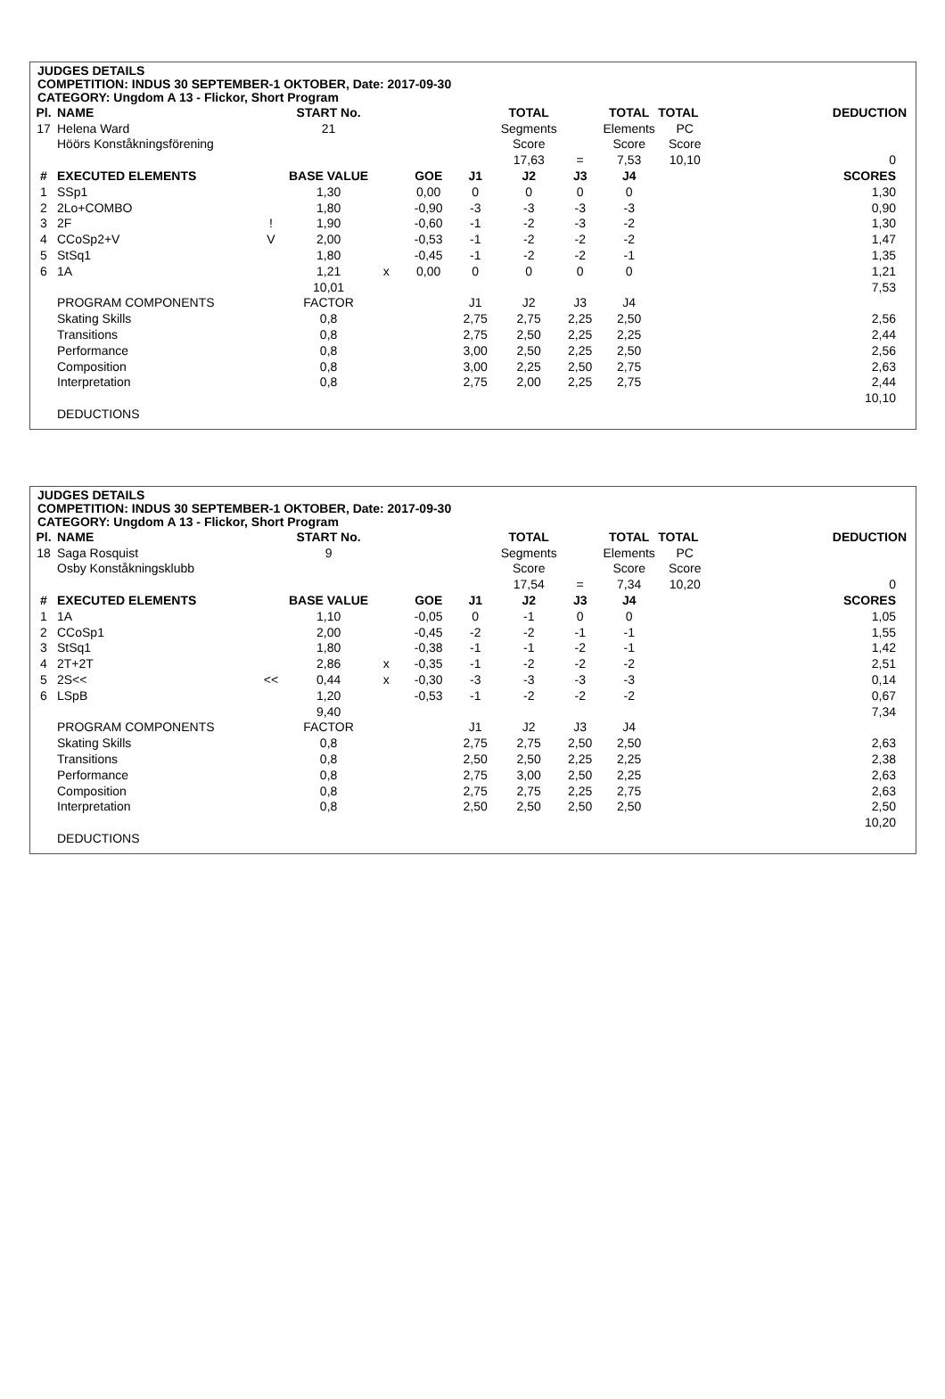JUDGES DETAILS
COMPETITION: INDUS 30 SEPTEMBER-1 OKTOBER, Date: 2017-09-30
CATEGORY: Ungdom A 13 - Flickor, Short Program
| Pl. | NAME | | START No. | | | | TOTAL | | TOTAL | TOTAL | DEDUCTION |
| --- | --- | --- | --- | --- | --- | --- | --- | --- | --- | --- | --- |
| 17 | Helena Ward | | 21 | | | | Segments | | Elements | PC | |
| | Höörs Konståkningsförening | | | | | | Score | | Score | Score | |
| | | | | | | | 17,63 | = | 7,53 | 10,10 | 0 |
| # | EXECUTED ELEMENTS | | BASE VALUE | | GOE | J1 | J2 | J3 | J4 | | SCORES |
| 1 | SSp1 | | 1,30 | | 0,00 | 0 | 0 | 0 | 0 | | 1,30 |
| 2 | 2Lo+COMBO | | 1,80 | | -0,90 | -3 | -3 | -3 | -3 | | 0,90 |
| 3 | 2F | ! | 1,90 | | -0,60 | -1 | -2 | -3 | -2 | | 1,30 |
| 4 | CCoSp2+V | V | 2,00 | | -0,53 | -1 | -2 | -2 | -2 | | 1,47 |
| 5 | StSq1 | | 1,80 | | -0,45 | -1 | -2 | -2 | -1 | | 1,35 |
| 6 | 1A | | 1,21 | x | 0,00 | 0 | 0 | 0 | 0 | | 1,21 |
| | | | 10,01 | | | | | | | | 7,53 |
| | PROGRAM COMPONENTS | | FACTOR | | | J1 | J2 | J3 | J4 | | |
| | Skating Skills | | 0,8 | | | 2,75 | 2,75 | 2,25 | 2,50 | | 2,56 |
| | Transitions | | 0,8 | | | 2,75 | 2,50 | 2,25 | 2,25 | | 2,44 |
| | Performance | | 0,8 | | | 3,00 | 2,50 | 2,25 | 2,50 | | 2,56 |
| | Composition | | 0,8 | | | 3,00 | 2,25 | 2,50 | 2,75 | | 2,63 |
| | Interpretation | | 0,8 | | | 2,75 | 2,00 | 2,25 | 2,75 | | 2,44 |
| | | | | | | | | | | | 10,10 |
| | DEDUCTIONS | | | | | | | | | | |
JUDGES DETAILS
COMPETITION: INDUS 30 SEPTEMBER-1 OKTOBER, Date: 2017-09-30
CATEGORY: Ungdom A 13 - Flickor, Short Program
| Pl. | NAME | | START No. | | | | TOTAL | | TOTAL | TOTAL | DEDUCTION |
| --- | --- | --- | --- | --- | --- | --- | --- | --- | --- | --- | --- |
| 18 | Saga Rosquist | | 9 | | | | Segments | | Elements | PC | |
| | Osby Konståkningsklubb | | | | | | Score | | Score | Score | |
| | | | | | | | 17,54 | = | 7,34 | 10,20 | 0 |
| # | EXECUTED ELEMENTS | | BASE VALUE | | GOE | J1 | J2 | J3 | J4 | | SCORES |
| 1 | 1A | | 1,10 | | -0,05 | 0 | -1 | 0 | 0 | | 1,05 |
| 2 | CCoSp1 | | 2,00 | | -0,45 | -2 | -2 | -1 | -1 | | 1,55 |
| 3 | StSq1 | | 1,80 | | -0,38 | -1 | -1 | -2 | -1 | | 1,42 |
| 4 | 2T+2T | | 2,86 | x | -0,35 | -1 | -2 | -2 | -2 | | 2,51 |
| 5 | 2S<< | << | 0,44 | x | -0,30 | -3 | -3 | -3 | -3 | | 0,14 |
| 6 | LSpB | | 1,20 | | -0,53 | -1 | -2 | -2 | -2 | | 0,67 |
| | | | 9,40 | | | | | | | | 7,34 |
| | PROGRAM COMPONENTS | | FACTOR | | | J1 | J2 | J3 | J4 | | |
| | Skating Skills | | 0,8 | | | 2,75 | 2,75 | 2,50 | 2,50 | | 2,63 |
| | Transitions | | 0,8 | | | 2,50 | 2,50 | 2,25 | 2,25 | | 2,38 |
| | Performance | | 0,8 | | | 2,75 | 3,00 | 2,50 | 2,25 | | 2,63 |
| | Composition | | 0,8 | | | 2,75 | 2,75 | 2,25 | 2,75 | | 2,63 |
| | Interpretation | | 0,8 | | | 2,50 | 2,50 | 2,50 | 2,50 | | 2,50 |
| | | | | | | | | | | | 10,20 |
| | DEDUCTIONS | | | | | | | | | | |